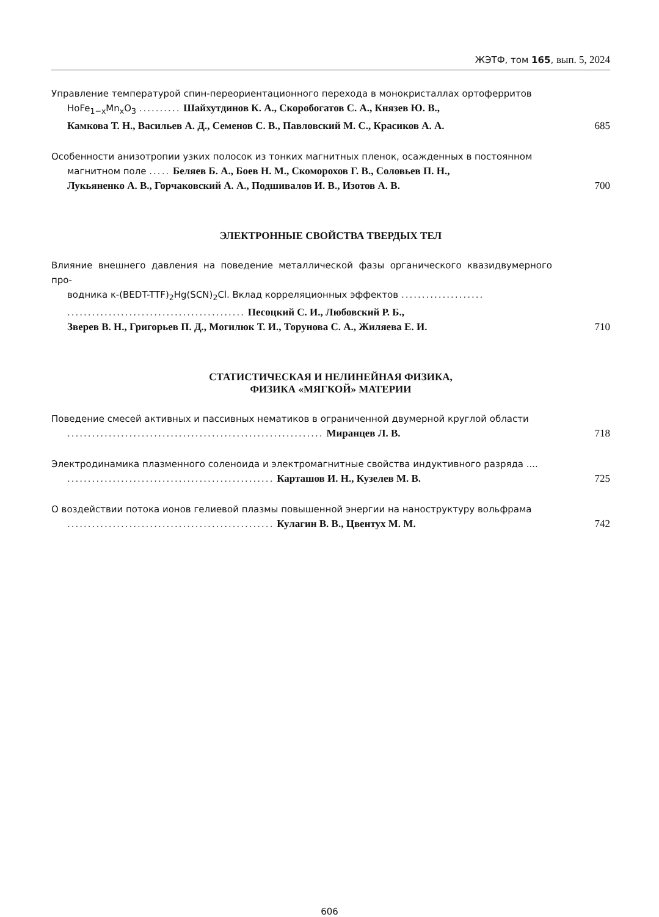ЖЭТФ, том 165, вып. 5, 2024
Управление температурой спин-переориентационного перехода в монокристаллах ортоферритов
HoFe<sub>1−x</sub>Mn<sub>x</sub>O<sub>3</sub> .......... Шайхутдинов К. А., Скоробогатов С. А., Князев Ю. В.,
Камкова Т. Н., Васильев А. Д., Семенов С. В., Павловский М. С., Красиков А. А.
685
Особенности анизотропии узких полосок из тонких магнитных пленок, осажденных в постоянном
магнитном поле ..... Беляев Б. А., Боев Н. М., Скоморохов Г. В., Соловьев П. Н.,
Лукьяненко А. В., Горчаковский А. А., Подшивалов И. В., Изотов А. В.
700
ЭЛЕКТРОННЫЕ СВОЙСТВА ТВЕРДЫХ ТЕЛ
Влияние внешнего давления на поведение металлической фазы органического квазидвумерного про-
водника κ-(BEDT-TTF)<sub>2</sub>Hg(SCN)<sub>2</sub>Cl. Вклад корреляционных эффектов ....................
........................................... Песоцкий С. И., Любовский Р. Б.,
Зверев В. Н., Григорьев П. Д., Могилюк Т. И., Торунова С. А., Жиляева Е. И.
710
СТАТИСТИЧЕСКАЯ И НЕЛИНЕЙНАЯ ФИЗИКА,
ФИЗИКА «МЯГКОЙ» МАТЕРИИ
Поведение смесей активных и пассивных нематиков в ограниченной двумерной круглой области
.............................................................. Миранцев Л. В.
718
Электродинамика плазменного соленоида и электромагнитные свойства индуктивного разряда ....
.................................................. Карташов И. Н., Кузелев М. В.
725
О воздействии потока ионов гелиевой плазмы повышенной энергии на наноструктуру вольфрама
.................................................. Кулагин В. В., Цвентух М. М.
742
606